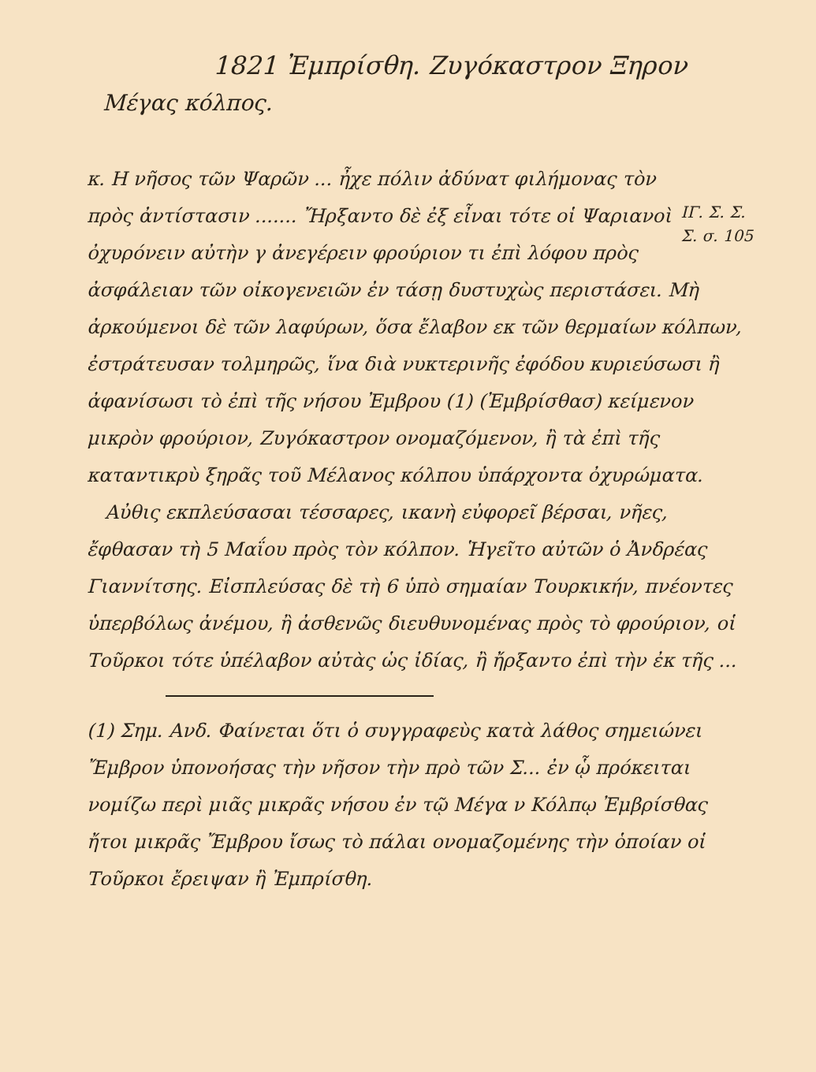1821 Ἐμπρίσθη. Ζυγόκαστρον Ξηρον
Μέγας κόλπος.
ΙΓ. Σ. Σ.
Σ. σ. 105
κ. Η νῆσος τῶν Ψαρῶν ... ἦχε πόλιν ἀδύνατ φιλήμονας τὸν πρὸς ἀντίστασιν ....... Ἤρξαντο δὲ ἐξ εἶναι τότε οἱ Ψαριανοὶ ὀχυρόνειν αὐτὴν γ ἀνεγέρειν φρούριον τι ἐπὶ λόφου πρὸς ἀσφάλειαν τῶν οἰκογενειῶν ἐν τάσῃ δυστυχὼς περιστάσει. Μὴ ἀρκούμενοι δὲ τῶν λαφύρων, ὅσα ἔλαβον εκ τῶν θερμαίων κόλπων, ἐστράτευσαν τολμηρῶς, ἵνα διὰ νυκτερινῆς ἐφόδου κυριεύσωσι ἢ ἀφανίσωσι τὸ ἐπὶ τῆς νήσου Ἐμβρου (1) (Ἐμβρίσθασ) κείμενον μικρὸν φρούριον, Ζυγόκαστρον ονομαζόμενον, ἢ τὰ ἐπὶ τῆς καταντικρὺ ξηρᾶς τοῦ Μέλανος κόλπου ὑπάρχοντα ὀχυρώματα.
Αὐθις εκπλεύσασαι τέσσαρες, ικανὴ εὐφορεῖ βέρσαι, νῆες, ἔφθασαν τὴ 5 Μαΐου πρὸς τὸν κόλπον. Ἡγεῖτο αὐτῶν ὁ Ἀνδρέας Γιαννίτσης. Εἰσπλεύσας δὲ τὴ 6 ὑπὸ σημαίαν Τουρκικήν, πνέοντες ὑπερβόλως ἀνέμου, ἢ ἀσθενῶς διευθυνομένας πρὸς τὸ φρούριον, οἱ Τοῦρκοι τότε ὑπέλαβον αὐτὰς ὡς ἰδίας, ἢ ἤρξαντο ἐπὶ τὴν ἐκ τῆς ...
(1) Σημ. Ανδ. Φαίνεται ὅτι ὁ συγγραφεὺς κατὰ λάθος σημειώνει Ἔμβρον ὑπονοήσας τὴν νῆσον τὴν πρὸ τῶν Σ... ἐν ᾧ πρόκειται νομίζω περὶ μιᾶς μικρᾶς νήσου ἐν τῷ Μέγα ν Κόλπῳ Ἐμβρίσθας ἤτοι μικρᾶς Ἔμβρου ἴσως τὸ πάλαι ονομαζομένης τὴν ὁποίαν οἱ Τοῦρκοι ἔρειψαν ἢ Ἐμπρίσθη.